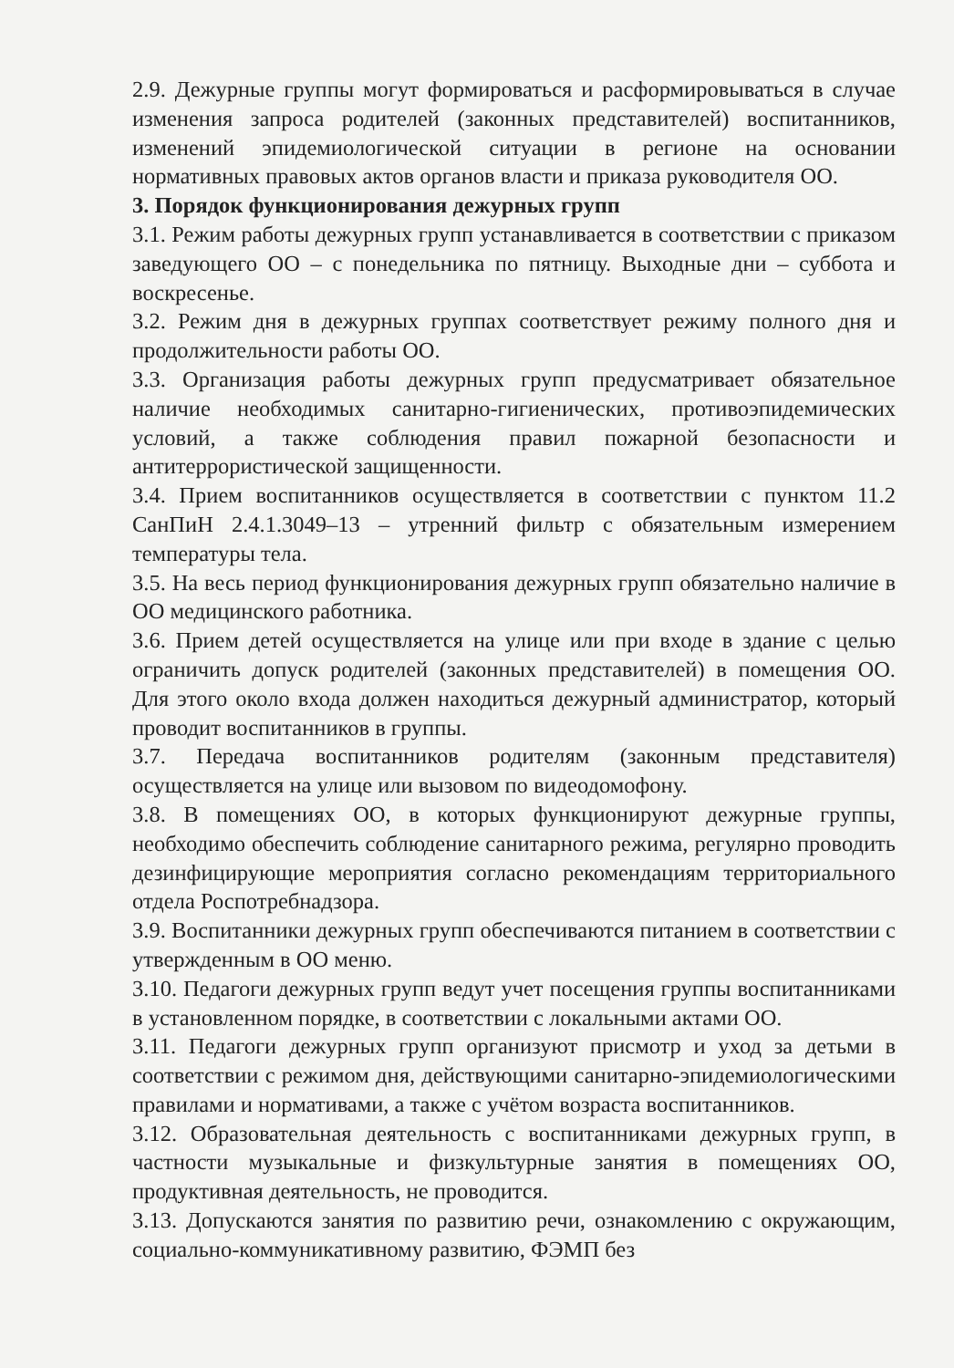2.9. Дежурные группы могут формироваться и расформировываться в случае изменения запроса родителей (законных представителей) воспитанников, изменений эпидемиологической ситуации в регионе на основании нормативных правовых актов органов власти и приказа руководителя ОО.
3. Порядок функционирования дежурных групп
3.1. Режим работы дежурных групп устанавливается в соответствии с приказом заведующего ОО – с понедельника по пятницу. Выходные дни – суббота и воскресенье.
3.2. Режим дня в дежурных группах соответствует режиму полного дня и продолжительности работы ОО.
3.3. Организация работы дежурных групп предусматривает обязательное наличие необходимых санитарно-гигиенических, противоэпидемических условий, а также соблюдения правил пожарной безопасности и антитеррористической защищенности.
3.4. Прием воспитанников осуществляется в соответствии с пунктом 11.2 СанПиН 2.4.1.3049–13 – утренний фильтр с обязательным измерением температуры тела.
3.5. На весь период функционирования дежурных групп обязательно наличие в ОО медицинского работника.
3.6. Прием детей осуществляется на улице или при входе в здание с целью ограничить допуск родителей (законных представителей) в помещения ОО. Для этого около входа должен находиться дежурный администратор, который проводит воспитанников в группы.
3.7. Передача воспитанников родителям (законным представителя) осуществляется на улице или вызовом по видеодомофону.
3.8. В помещениях ОО, в которых функционируют дежурные группы, необходимо обеспечить соблюдение санитарного режима, регулярно проводить дезинфицирующие мероприятия согласно рекомендациям территориального отдела Роспотребнадзора.
3.9. Воспитанники дежурных групп обеспечиваются питанием в соответствии с утвержденным в ОО меню.
3.10. Педагоги дежурных групп ведут учет посещения группы воспитанниками в установленном порядке, в соответствии с локальными актами ОО.
3.11. Педагоги дежурных групп организуют присмотр и уход за детьми в соответствии с режимом дня, действующими санитарно-эпидемиологическими правилами и нормативами, а также с учётом возраста воспитанников.
3.12. Образовательная деятельность с воспитанниками дежурных групп, в частности музыкальные и физкультурные занятия в помещениях ОО, продуктивная деятельность, не проводится.
3.13. Допускаются занятия по развитию речи, ознакомлению с окружающим, социально-коммуникативному развитию, ФЭМП без